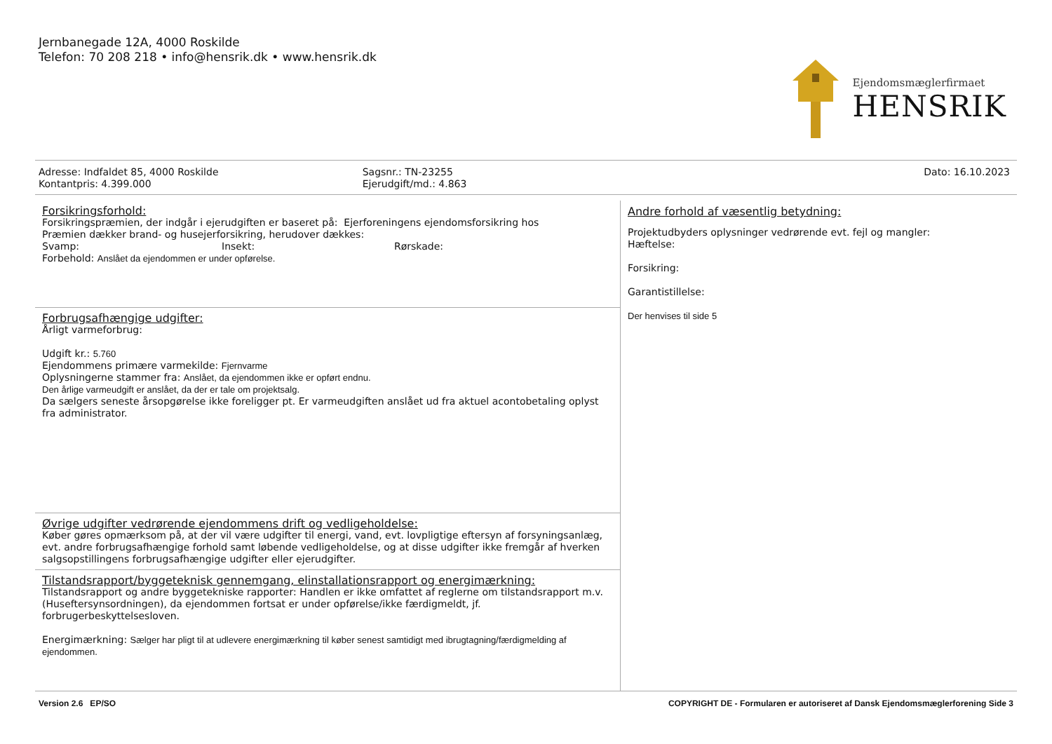Jernbanegade 12A, 4000 Roskilde
Telefon: 70 208 218 • info@hensrik.dk • www.hensrik.dk
Ejendomsmæglerfirmaet
HENSRIK
Adresse: Indfaldet 85, 4000 Roskilde
Kontantpris: 4.399.000
Sagsnr.: TN-23255
Ejerudgift/md.: 4.863
Dato: 16.10.2023
Forsikringsforhold:
Forsikringspræmien, der indgår i ejerudgiften er baseret på: Ejerforeningens ejendomsforsikring hos
Præmien dækker brand- og husejerforsikring, herudover dækkes:
Svamp: Insekt: Rørskade:
Forbehold: Anslået da ejendommen er under opførelse.
Forbrugsafhængige udgifter:
Årligt varmeforbrug:
Udgift kr.: 5.760
Ejendommens primære varmekilde: Fjernvarme
Oplysningerne stammer fra: Anslået, da ejendommen ikke er opført endnu.
Den årlige varmeudgift er anslået, da der er tale om projektsalg.
Da sælgers seneste årsopgørelse ikke foreligger pt. Er varmeudgiften anslået ud fra aktuel acontobetaling oplyst fra administrator.
Øvrige udgifter vedrørende ejendommens drift og vedligeholdelse:
Køber gøres opmærksom på, at der vil være udgifter til energi, vand, evt. lovpligtige eftersyn af forsyningsanlæg, evt. andre forbrugsafhængige forhold samt løbende vedligeholdelse, og at disse udgifter ikke fremgår af hverken salgsopstillingens forbrugsafhængige udgifter eller ejerudgifter.
Tilstandsrapport/byggeteknisk gennemgang, elinstallationsrapport og energimærkning:
Tilstandsrapport og andre byggetekniske rapporter: Handlen er ikke omfattet af reglerne om tilstandsrapport m.v. (Huseftersynsordningen), da ejendommen fortsat er under opførelse/ikke færdigmeldt, jf. forbrugerbeskyttelsesloven.
Energimærkning: Sælger har pligt til at udlevere energimærkning til køber senest samtidigt med ibrugtagning/færdigmelding af ejendommen.
Andre forhold af væsentlig betydning:
Projektudbyders oplysninger vedrørende evt. fejl og mangler:
Hæftelse:
Forsikring:
Garantistillelse:
Der henvises til side 5
Version 2.6 EP/SO COPYRIGHT DE - Formularen er autoriseret af Dansk Ejendomsmæglerforening Side 3